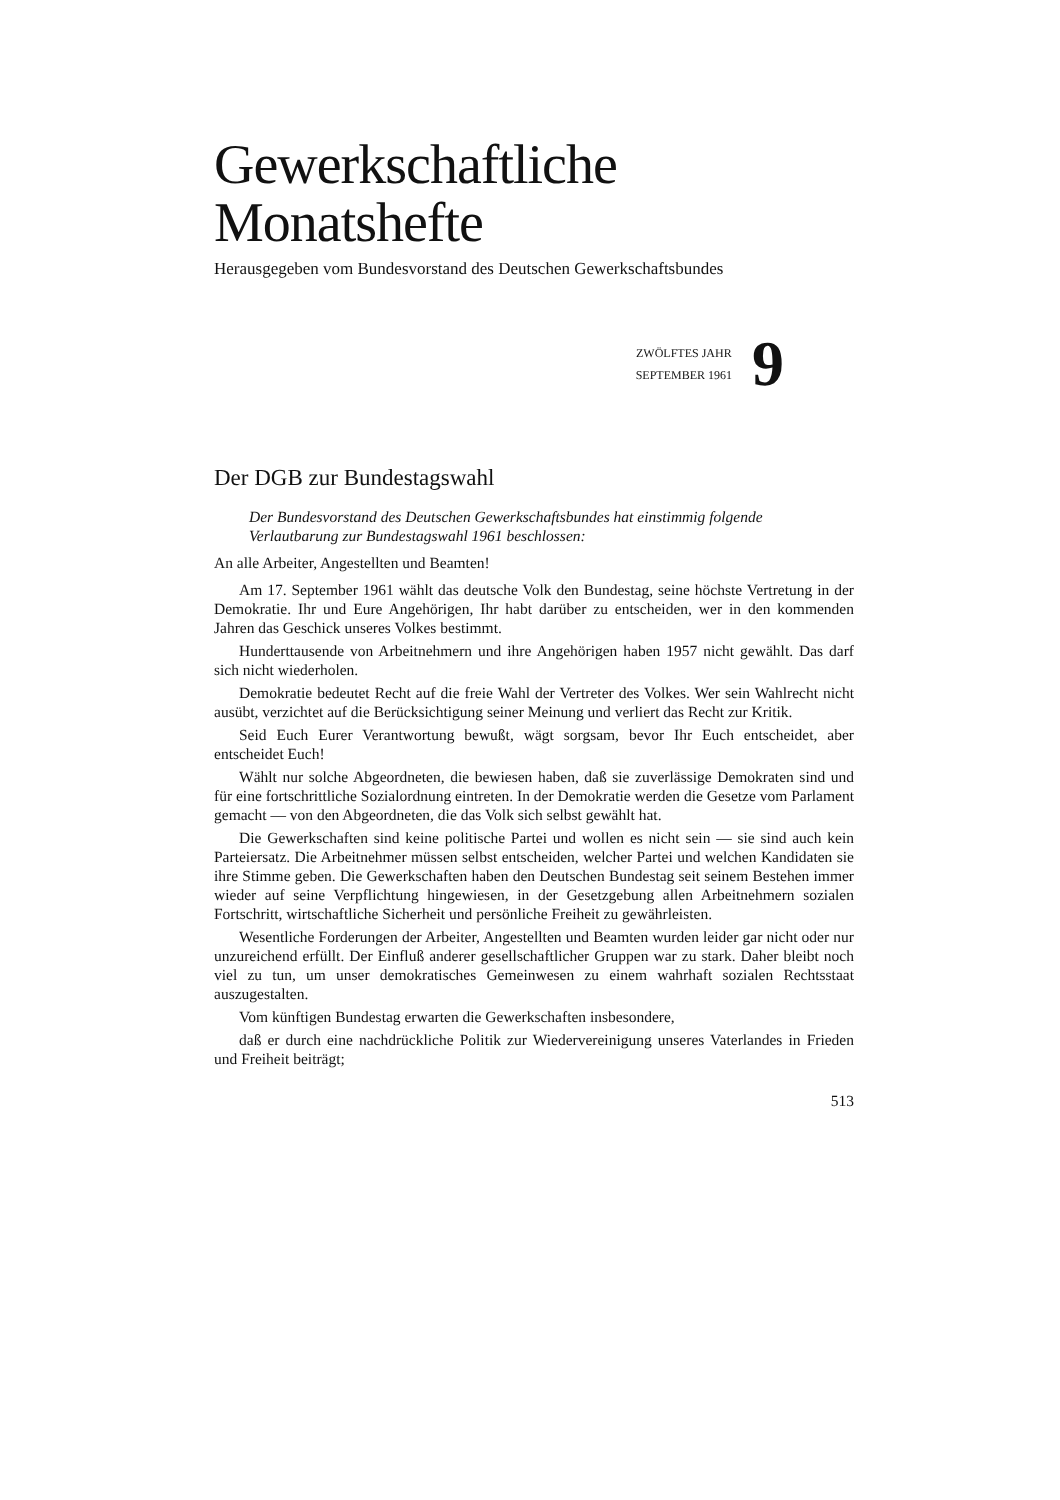Gewerkschaftliche
Monatshefte
Herausgegeben vom Bundesvorstand des Deutschen Gewerkschaftsbundes
ZWÖLFTES JAHR
SEPTEMBER 1961
9
Der DGB zur Bundestagswahl
Der Bundesvorstand des Deutschen Gewerkschaftsbundes hat einstimmig folgende Verlautbarung zur Bundestagswahl 1961 beschlossen:
An alle Arbeiter, Angestellten und Beamten!
Am 17. September 1961 wählt das deutsche Volk den Bundestag, seine höchste Vertretung in der Demokratie. Ihr und Eure Angehörigen, Ihr habt darüber zu entscheiden, wer in den kommenden Jahren das Geschick unseres Volkes bestimmt.
Hunderttausende von Arbeitnehmern und ihre Angehörigen haben 1957 nicht gewählt. Das darf sich nicht wiederholen.
Demokratie bedeutet Recht auf die freie Wahl der Vertreter des Volkes. Wer sein Wahlrecht nicht ausübt, verzichtet auf die Berücksichtigung seiner Meinung und verliert das Recht zur Kritik.
Seid Euch Eurer Verantwortung bewußt, wägt sorgsam, bevor Ihr Euch entscheidet, aber entscheidet Euch!
Wählt nur solche Abgeordneten, die bewiesen haben, daß sie zuverlässige Demokraten sind und für eine fortschrittliche Sozialordnung eintreten. In der Demokratie werden die Gesetze vom Parlament gemacht — von den Abgeordneten, die das Volk sich selbst gewählt hat.
Die Gewerkschaften sind keine politische Partei und wollen es nicht sein — sie sind auch kein Parteiersatz. Die Arbeitnehmer müssen selbst entscheiden, welcher Partei und welchen Kandidaten sie ihre Stimme geben. Die Gewerkschaften haben den Deutschen Bundestag seit seinem Bestehen immer wieder auf seine Verpflichtung hingewiesen, in der Gesetzgebung allen Arbeitnehmern sozialen Fortschritt, wirtschaftliche Sicherheit und persönliche Freiheit zu gewährleisten.
Wesentliche Forderungen der Arbeiter, Angestellten und Beamten wurden leider gar nicht oder nur unzureichend erfüllt. Der Einfluß anderer gesellschaftlicher Gruppen war zu stark. Daher bleibt noch viel zu tun, um unser demokratisches Gemeinwesen zu einem wahrhaft sozialen Rechtsstaat auszugestalten.
Vom künftigen Bundestag erwarten die Gewerkschaften insbesondere,
daß er durch eine nachdrückliche Politik zur Wiedervereinigung unseres Vaterlandes in Frieden und Freiheit beiträgt;
513